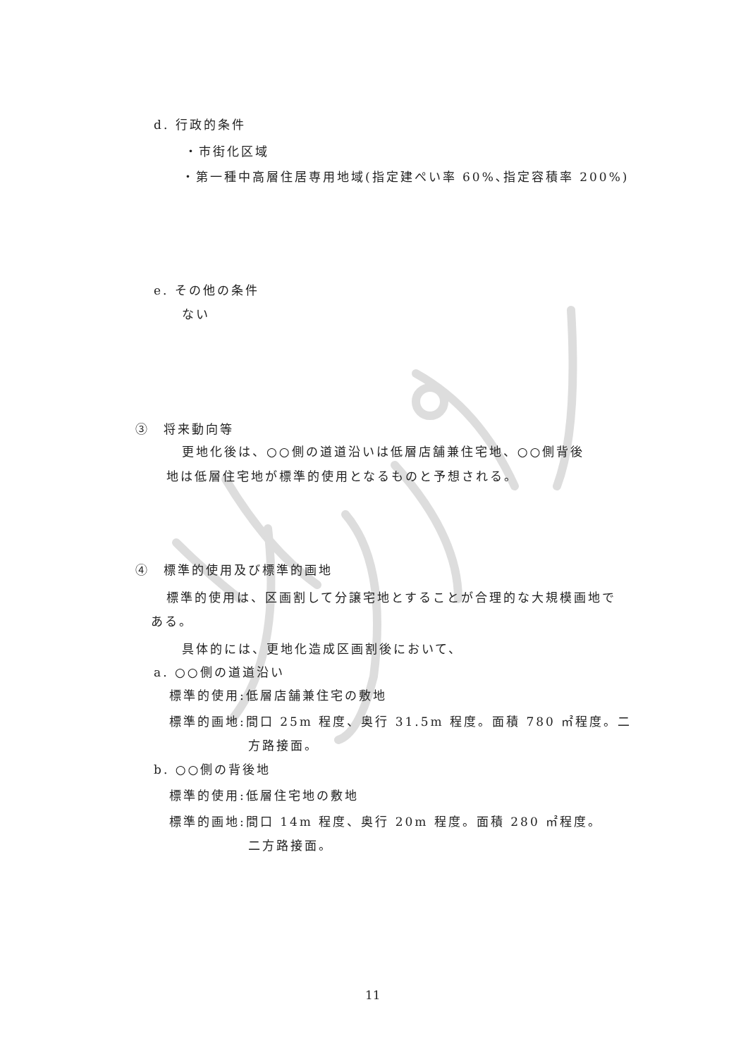d. 行政的条件
・市街化区域
・第一種中高層住居専用地域(指定建ぺい率 60%､指定容積率 200%)
e. その他の条件
ない
③　将来動向等
更地化後は、○○側の道道沿いは低層店舗兼住宅地、○○側背後
地は低層住宅地が標準的使用となるものと予想される。
④　標準的使用及び標準的画地
標準的使用は、区画割して分譲宅地とすることが合理的な大規模画地で
ある。
具体的には、更地化造成区画割後において、
a. ○○側の道道沿い
標準的使用:低層店舗兼住宅の敷地
標準的画地:間口 25m 程度、奥行 31.5m 程度。面積 780 ㎡程度。二
方路接面。
b. ○○側の背後地
標準的使用:低層住宅地の敷地
標準的画地:間口 14m 程度、奥行 20m 程度。面積 280 ㎡程度。
二方路接面。
11